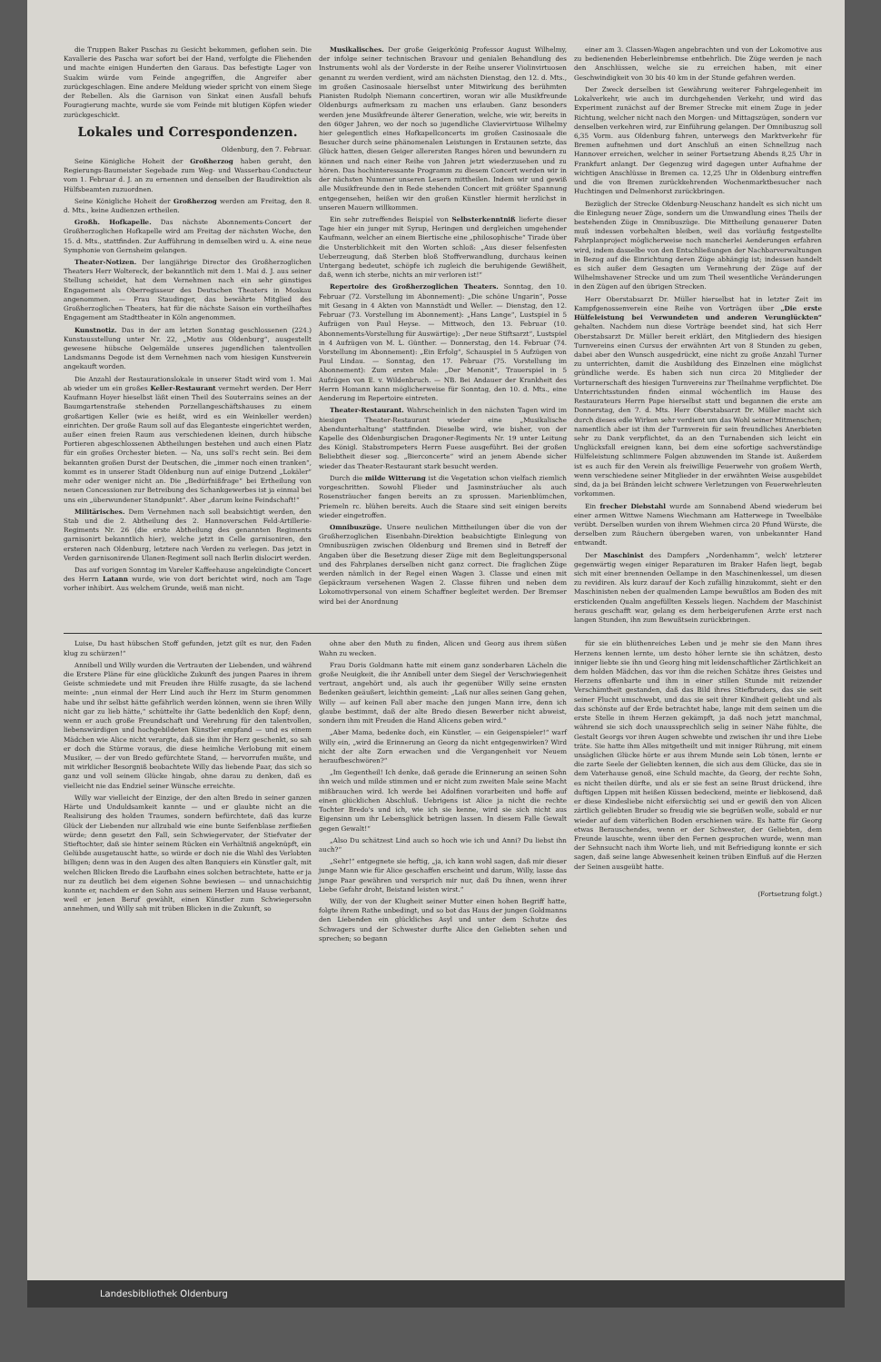die Truppen Baker Paschas zu Gesicht bekommen, geflohen sein. Die Kavallerie des Pascha war sofort bei der Hand, verfolgte die Fliehenden und machte einigen Hunderten den Garaus. Das befestigte Lager von Suakim würde vom Feinde angegriffen, die Angreifer aber zurückgeschlagen. Eine andere Meldung wieder spricht von einem Siege der Rebellen. Als die Garnison von Sinkat einen Ausfall behufs Fouragierung machte, wurde sie vom Feinde mit blutigen Köpfen wieder zurückgeschickt.
Lokales und Correspondenzen.
Oldenburg, den 7. Februar.
Seine Königliche Hoheit der Großherzog haben geruht, den Regierungs-Baumeister Segebade zum Weg- und Wasserbau-Conducteur vom 1. Februar d. J. an zu ernennen und denselben der Baudirektion als Hülfsbeamten zuzuordnen.
Seine Königliche Hoheit der Großherzog werden am Freitag, den 8. d. Mts., keine Audienzen ertheilen.
Großh. Hofkapelle. Das nächste Abonnements-Concert der Großherzoglichen Hofkapelle wird am Freitag der nächsten Woche, den 15. d. Mts., stattfinden. Zur Aufführung in demselben wird u. A. eine neue Symphonie von Gernsheim gelangen.
Theater-Notizen. Der langjährige Director des Großherzoglichen Theaters Herr Woltereck, der bekanntlich mit dem 1. Mai d. J. aus seiner Stellung scheidet, hat dem Vernehmen nach ein sehr günstiges Engagement als Oberregisseur des Deutschen Theaters in Moskau angenommen. — Frau Staudinger, das bewährte Mitglied des Großherzoglichen Theaters, hat für die nächste Saison ein vortheilhaftes Engagement am Stadttheater in Köln angenommen.
Kunstnotiz. Das in der am letzten Sonntag geschlossenen (224.) Kunstausstellung unter Nr. 22, „Motiv aus Oldenburg“, ausgestellt gewesene hübsche Oelgemälde unseres jugendlichen talentvollen Landsmanns Degode ist dem Vernehmen nach vom hiesigen Kunstverein angekauft worden.
Die Anzahl der Restaurationslokale in unserer Stadt wird vom 1. Mai ab wieder um ein großes Keller-Restaurant vermehrt werden. Der Herr Kaufmann Hoyer hieselbst läßt einen Theil des Souterrains seines an der Baumgartenstraße stehenden Porzellangeschäftshauses zu einem großartigen Keller (wie es heißt, wird es ein Weinkeller werden) einrichten. Der große Raum soll auf das Eleganteste eingerichtet werden, außer einen freien Raum aus verschiedenen kleinen, durch hübsche Portieren abgeschlossenen Abtheilungen bestehen und auch einen Platz für ein großes Orchester bieten. — Na, uns soll's recht sein. Bei dem bekannten großen Durst der Deutschen, die „immer noch einen tranken“, kommt es in unserer Stadt Oldenburg nun auf einige Dutzend „Lokäler“ mehr oder weniger nicht an. Die „Bedürfnißfrage“ bei Ertheilung von neuen Concessionen zur Betreibung des Schankgewerbes ist ja einmal bei uns ein „überwundener Standpunkt“. Aber „darum keine Feindschaft!“
Militärisches. Dem Vernehmen nach soll beabsichtigt werden, den Stab und die 2. Abtheilung des 2. Hannoverschen Feld-Artillerie-Regiments Nr. 26 (die erste Abtheilung des genannten Regiments garnisonirt bekanntlich hier), welche jetzt in Celle garnisoniren, den ersteren nach Oldenburg, letztere nach Verden zu verlegen. Das jetzt in Verden garnisonirende Ulanen-Regiment soll nach Berlin dislocirt werden.
Das auf vorigen Sonntag im Vareler Kaffeehause angekündigte Concert des Herrn Latann wurde, wie von dort berichtet wird, noch am Tage vorher inhibirt. Aus welchem Grunde, weiß man nicht.
Musikalisches. Der große Geigerkönig Professor August Wilhelmy, der infolge seiner technischen Bravour und genialen Behandlung des Instruments wohl als der Vorderste in der Reihe unserer Violinvirtuosen genannt zu werden verdient, wird am nächsten Dienstag, den 12. d. Mts., im großen Casinosaale hierselbst unter Mitwirkung des berühmten Pianisten Rudolph Niemann concertiren, woran wir alle Musikfreunde Oldenburgs aufmerksam zu machen uns erlauben. Ganz besonders werden jene Musikfreunde älterer Generation, welche, wie wir, bereits in den 60ger Jahren, wo der noch so jugendliche Claviervirtuose Wilhelmy hier gelegentlich eines Hofkapellconcerts im großen Casinosaale die Besucher durch seine phänomenalen Leistungen in Erstaunen setzte, das Glück hatten, diesen Geiger allerersten Ranges hören und bewundern zu können und nach einer Reihe von Jahren jetzt wiederzusehen und zu hören. Das hochinteressante Programm zu diesem Concert werden wir in der nächsten Nummer unseren Lesern mittheilen. Indem wir und gewiß alle Musikfreunde den in Rede stehenden Concert mit größter Spannung entgegensehen, heißen wir den großen Künstler hiermit herzlichst in unseren Mauern willkommen.
Ein sehr zutreffendes Beispiel von Selbsterkenntniß lieferte dieser Tage hier ein junger mit Syrup, Heringen und dergleichen umgehender Kaufmann, welcher an einem Biertische eine „philosophische“ Tirade über die Unsterblichkeit mit den Worten schloß: „Aus dieser felsenfesten Ueberzeugung, daß Sterben bloß Stoffverwandlung, durchaus keinen Untergang bedeutet, schöpfe ich zugleich die beruhigende Gewißheit, daß, wenn ich sterbe, nichts an mir verloren ist!“
Repertoire des Großherzoglichen Theaters. Sonntag, den 10. Februar (72. Vorstellung im Abonnement): „Die schöne Ungarin“, Posse mit Gesang in 4 Akten von Mannstädt und Weller. — Dienstag, den 12. Februar (73. Vorstellung im Abonnement): „Hans Lange“, Lustspiel in 5 Aufzügen von Paul Heyse. — Mittwoch, den 13. Februar (10. Abonnements-Vorstellung für Auswärtige): „Der neue Stiftsarzt“, Lustspiel in 4 Aufzügen von M. L. Günther. — Donnerstag, den 14. Februar (74. Vorstellung im Abonnement): „Ein Erfolg“, Schauspiel in 5 Aufzügen von Paul Lindau. — Sonntag, den 17. Februar (75. Vorstellung im Abonnement): Zum ersten Male: „Der Menonit“, Trauerspiel in 5 Aufzügen von E. v. Wildenbruch. — NB. Bei Andauer der Krankheit des Herrn Homann kann möglicherweise für Sonntag, den 10. d. Mts., eine Aenderung im Repertoire eintreten.
Theater-Restaurant. Wahrscheinlich in den nächsten Tagen wird im hiesigen Theater-Restaurant wieder eine „Musikalische Abendunterhaltung“ stattfinden. Dieselbe wird, wie bisher, von der Kapelle des Oldenburgischen Dragoner-Regiments Nr. 19 unter Leitung des Königl. Stabstrompeters Herrn Fuese ausgeführt. Bei der großen Beliebtheit dieser sog. „Bierconcerte“ wird an jenem Abende sicher wieder das Theater-Restaurant stark besucht werden.
Durch die milde Witterung ist die Vegetation schon vielfach ziemlich vorgeschritten. Sowohl Flieder und Jasminsträucher als auch Rosensträucher fangen bereits an zu sprossen. Marienblümchen, Priemeln rc. blühen bereits. Auch die Staare sind seit einigen bereits wieder eingetroffen.
Omnibuszüge. Unsere neulichen Mittheilungen über die von der Großherzoglichen Eisenbahn-Direktion beabsichtigte Einlegung von Omnibuszügen zwischen Oldenburg und Bremen sind in Betreff der Angaben über die Besetzung dieser Züge mit dem Begleitungspersonal und des Fahrplanes derselben nicht ganz correct. Die fraglichen Züge werden nämlich in der Regel einen Wagen 3. Classe und einen mit Gepäckraum versehenen Wagen 2. Classe führen und neben dem Lokomotivpersonal von einem Schaffner begleitet werden. Der Bremser wird bei der Anordnung
einer am 3. Classen-Wagen angebrachten und von der Lokomotive aus zu bedienenden Heberleinbremse entbehrlich. Die Züge werden je nach den Anschlüssen, welche sie zu erreichen haben, mit einer Geschwindigkeit von 30 bis 40 km in der Stunde gefahren werden.
Der Zweck derselben ist Gewährung weiterer Fahrgelegenheit im Lokalverkehr, wie auch im durchgehenden Verkehr, und wird das Experiment zunächst auf der Bremer Strecke mit einem Zuge in jeder Richtung, welcher nicht nach den Morgen- und Mittagszügen, sondern vor denselben verkehren wird, zur Einführung gelangen. Der Omnibuszug soll 6,35 Vorm. aus Oldenburg fahren, unterwegs den Marktverkehr für Bremen aufnehmen und dort Anschluß an einen Schnellzug nach Hannover erreichen, welcher in seiner Fortsetzung Abends 8,25 Uhr in Frankfurt anlangt. Der Gegenzug wird dagegen unter Aufnahme der wichtigen Anschlüsse in Bremen ca. 12,25 Uhr in Oldenburg eintreffen und die von Bremen zurückkehrenden Wochenmarktbesucher nach Huchtingen und Delmenhorst zurückbringen.
Bezüglich der Strecke Oldenburg-Neuschanz handelt es sich nicht um die Einlegung neuer Züge, sondern um die Umwandlung eines Theils der bestehenden Züge in Omnibuszüge. Die Mittheilung genauerer Daten muß indessen vorbehalten bleiben, weil das vorläufig festgestellte Fahrplanproject möglicherweise noch mancherlei Aenderungen erfahren wird, indem dasselbe von den Entschließungen der Nachbarverwaltungen in Bezug auf die Einrichtung deren Züge abhängig ist; indessen handelt es sich außer dem Gesagten um Vermehrung der Züge auf der Wilhelmshavener Strecke und um zum Theil wesentliche Veränderungen in den Zügen auf den übrigen Strecken.
Herr Oberstabsarzt Dr. Müller hierselbst hat in letzter Zeit im Kampfgenossenverein eine Reihe von Vorträgen über „Die erste Hülfeleistung bei Verwundeten und anderen Verunglückten“ gehalten. Nachdem nun diese Vorträge beendet sind, hat sich Herr Oberstabsarzt Dr. Müller bereit erklärt, den Mitgliedern des hiesigen Turnvereins einen Cursus der erwähnten Art von 8 Stunden zu geben, dabei aber den Wunsch ausgedrückt, eine nicht zu große Anzahl Turner zu unterrichten, damit die Ausbildung des Einzelnen eine möglichst gründliche werde. Es haben sich nun circa 20 Mitglieder der Vorturnerschaft des hiesigen Turnvereins zur Theilnahme verpflichtet. Die Unterrichtsstunden finden einmal wöchentlich im Hause des Restaurateurs Herrn Pape hierselbst statt und begannen die erste am Donnerstag, den 7. d. Mts. Herr Oberstabsarzt Dr. Müller macht sich durch dieses edle Wirken sehr verdient um das Wohl seiner Mitmenschen; namentlich aber ist ihm der Turnverein für sein freundliches Anerbieten sehr zu Dank verpflichtet, da an den Turnabenden sich leicht ein Unglücksfall ereignen kann, bei dem eine sofortige sachverständige Hülfeleistung schlimmere Folgen abzuwenden im Stande ist. Außerdem ist es auch für den Verein als freiwillige Feuerwehr von großem Werth, wenn verschiedene seiner Mitglieder in der erwähnten Weise ausgebildet sind, da ja bei Bränden leicht schwere Verletzungen von Feuerwehrleuten vorkommen.
Ein frecher Diebstahl wurde am Sonnabend Abend wiederum bei einer armen Wittwe Namens Wiechmann am Hatterwege in Tweelbäke verübt. Derselben wurden von ihrem Wiehmen circa 20 Pfund Würste, die derselben zum Räuchern übergeben waren, von unbekannter Hand entwandt.
Der Maschinist des Dampfers „Nordenhamm“, welch' letzterer gegenwärtig wegen einiger Reparaturen im Braker Hafen liegt, begab sich mit einer brennenden Oellampe in den Maschinenkessel, um diesen zu revidiren. Als kurz darauf der Koch zufällig hinzukommt, sieht er den Maschinisten neben der qualmenden Lampe bewußtlos am Boden des mit erstickenden Qualm angefüllten Kessels liegen. Nachdem der Maschinist heraus geschafft war, gelang es dem herbeigerufenen Arzte erst nach langen Stunden, ihn zum Bewußtsein zurückbringen.
Luise, Du hast hübschen Stoff gefunden, jetzt gilt es nur, den Faden klug zu schürzen!“
Annibell und Willy wurden die Vertrauten der Liebenden, und während die Erstere Pläne für eine glückliche Zukunft des jungen Paares in ihrem Geiste schmiedete und mit Freuden ihre Hülfe zusagte, da sie lachend meinte: „nun einmal der Herr Lind auch ihr Herz im Sturm genommen habe und ihr selbst hätte gefährlich werden können, wenn sie ihren Willy nicht gar zu lieb hätte,“ schüttelte ihr Gatte bedenklich den Kopf; denn, wenn er auch große Freundschaft und Verehrung für den talentvollen, liebenswürdigen und hochgebildeten Künstler empfand — und es einem Mädchen wie Alice nicht verargte, daß sie ihm ihr Herz geschenkt, so sah er doch die Stürme voraus, die diese heimliche Verlobung mit einem Musiker, — der von Bredo gefürchtete Stand, — hervorrufen mußte, und mit wirklicher Besorgniß beobachtete Willy das liebende Paar, das sich so ganz und voll seinem Glücke hingab, ohne darau zu denken, daß es vielleicht nie das Endziel seiner Wünsche erreichte.
Willy war vielleicht der Einzige, der den alten Bredo in seiner ganzen Härte und Unduldsamkeit kannte — und er glaubte nicht an die Realisirung des holden Traumes, sondern befürchtete, daß das kurze Glück der Liebenden nur allzubald wie eine bunte Seifenblase zerfließen würde; denn gesetzt den Fall, sein Schwiegervater, der Stiefvater der Stieftochter, daß sie hinter seinem Rücken ein Verhältniß angeknüpft, ein Gelübde ausgetauscht hatte, so würde er doch nie die Wahl des Verlobten billigen; denn was in den Augen des alten Banquiers ein Künstler galt, mit welchen Blicken Bredo die Laufbahn eines solchen betrachtete, hatte er ja nur zu deutlich bei dem eigenen Sohne bewiesen — und unnachsichtig konnte er, nachdem er den Sohn aus seinem Herzen und Hause verbannt, weil er jenen Beruf gewählt, einen Künstler zum Schwiegersohn annehmen, und Willy sah mit trüben Blicken in die Zukunft, so
ohne aber den Muth zu finden, Alicen und Georg aus ihrem süßen Wahn zu wecken.
Frau Doris Goldmann hatte mit einem ganz sonderbaren Lächeln die große Neuigkeit, die ihr Annibell unter dem Siegel der Verschwiegenheit vertraut, angehört und, als auch ihr gegenüber Willy seine ernsten Bedenken geäußert, leichthin gemeint: „Laß nur alles seinen Gang gehen, Willy — auf keinen Fall aber mache den jungen Mann irre, denn ich glaube bestimmt, daß der alte Bredo diesen Bewerber nicht abweist, sondern ihm mit Freuden die Hand Alicens geben wird.“
„Aber Mama, bedenke doch, ein Künstler, — ein Geigenspieler!“ warf Willy ein, „wird die Erinnerung an Georg da nicht entgegenwirken? Wird nicht der alte Zorn erwachen und die Vergangenheit vor Neuem heraufbeschwören?“
„Im Gegentheil! Ich denke, daß gerade die Erinnerung an seinen Sohn ihn weich und milde stimmen und er nicht zum zweiten Male seine Macht mißbrauchen wird. Ich werde bei Adolfinen vorarbeiten und hoffe auf einen glücklichen Abschluß. Uebrigens ist Alice ja nicht die rechte Tochter Bredo's und ich, wie ich sie kenne, wird sie sich nicht aus Eigensinn um ihr Lebensglück betrügen lassen. In diesem Falle Gewalt gegen Gewalt!“
„Also Du schätzest Lind auch so hoch wie ich und Anni? Du liebst ihn auch?“
„Sehr!“ entgegnete sie heftig, „ja, ich kann wohl sagen, daß mir dieser junge Mann wie für Alice geschaffen erscheint und darum, Willy, lasse das junge Paar gewähren und versprich mir nur, daß Du ihnen, wenn ihrer Liebe Gefahr droht, Beistand leisten wirst.“
Willy, der von der Klugheit seiner Mutter einen hohen Begriff hatte, folgte ihrem Rathe unbedingt, und so bot das Haus der jungen Goldmanns den Liebenden ein glückliches Asyl und unter dem Schutze des Schwagers und der Schwester durfte Alice den Geliebten sehen und sprechen; so begann
für sie ein blüthenreiches Leben und je mehr sie den Mann ihres Herzens kennen lernte, um desto höher lernte sie ihn schätzen, desto inniger liebte sie ihn und Georg hing mit leidenschaftlicher Zärtlichkeit an dem holden Mädchen, das vor ihm die reichen Schätze ihres Geistes und Herzens offenbarte und ihm in einer stillen Stunde mit reizender Verschämtheit gestanden, daß das Bild ihres Stiefbruders, das sie seit seiner Flucht umschwebt, und das sie seit ihrer Kindheit geliebt und als das schönste auf der Erde betrachtet habe, lange mit dem seinen um die erste Stelle in ihrem Herzen gekämpft, ja daß noch jetzt manchmal, während sie sich doch unaussprechlich selig in seiner Nähe fühlte, die Gestalt Georgs vor ihren Augen schwebte und zwischen ihr und ihre Liebe träte. Sie hatte ihm Alles mitgetheilt und mit inniger Rührung, mit einem unsäglichen Glücke hörte er aus ihrem Munde sein Lob tönen, lernte er die zarte Seele der Geliebten kennen, die sich aus dem Glücke, das sie in dem Vaterhause genoß, eine Schuld machte, da Georg, der rechte Sohn, es nicht theilen dürfte, und als er sie fest an seine Brust drückend, ihre duftigen Lippen mit heißen Küssen bedeckend, meinte er liebkosend, daß er diese Kindesliebe nicht eifersüchtig sei und er gewiß den von Alicen zärtlich geliebten Bruder so freudig wie sie begrüßen wolle, sobald er nur wieder auf dem väterlichen Boden erschienen wäre. Es hatte für Georg etwas Berauschendes, wenn er der Schwester, der Geliebten, dem Freunde lauschte, wenn über den Fernen gesprochen wurde, wenn man der Sehnsucht nach ihm Worte lieh, und mit Befriedigung konnte er sich sagen, daß seine lange Abwesenheit keinen trüben Einfluß auf die Herzen der Seinen ausgeübt hatte.
(Fortsetzung folgt.)
Landesbibliothek Oldenburg